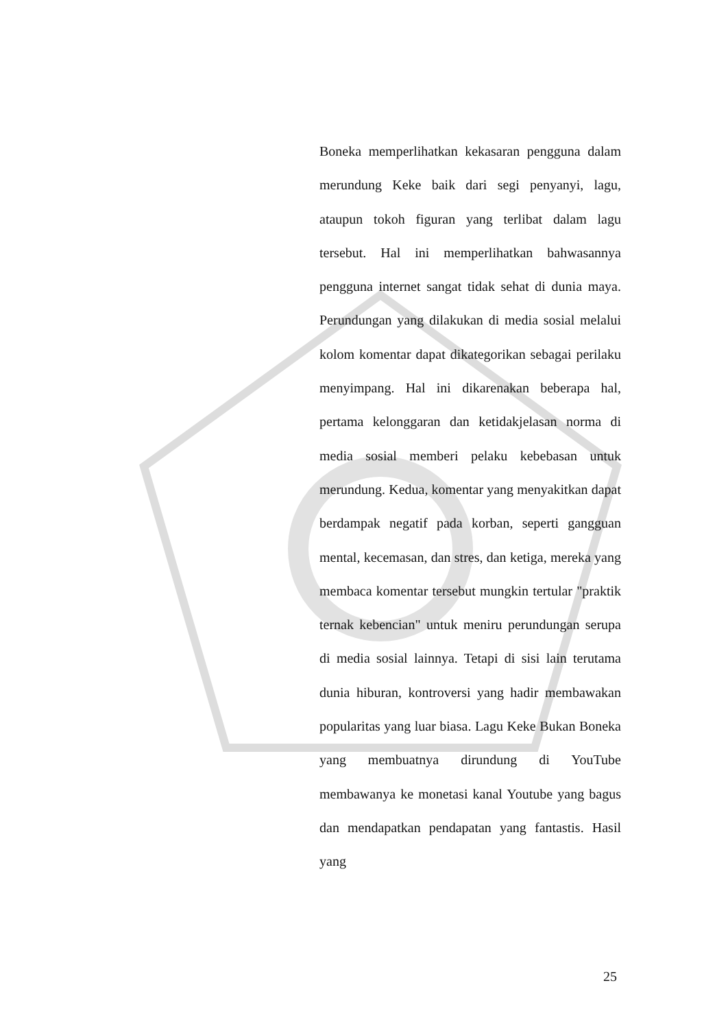Boneka memperlihatkan kekasaran pengguna dalam merundung Keke baik dari segi penyanyi, lagu, ataupun tokoh figuran yang terlibat dalam lagu tersebut. Hal ini memperlihatkan bahwasannya pengguna internet sangat tidak sehat di dunia maya. Perundungan yang dilakukan di media sosial melalui kolom komentar dapat dikategorikan sebagai perilaku menyimpang. Hal ini dikarenakan beberapa hal, pertama kelonggaran dan ketidakjelasan norma di media sosial memberi pelaku kebebasan untuk merundung. Kedua, komentar yang menyakitkan dapat berdampak negatif pada korban, seperti gangguan mental, kecemasan, dan stres, dan ketiga, mereka yang membaca komentar tersebut mungkin tertular "praktik ternak kebencian" untuk meniru perundungan serupa di media sosial lainnya. Tetapi di sisi lain terutama dunia hiburan, kontroversi yang hadir membawakan popularitas yang luar biasa. Lagu Keke Bukan Boneka yang membuatnya dirundung di YouTube membawanya ke monetasi kanal Youtube yang bagus dan mendapatkan pendapatan yang fantastis. Hasil yang
25